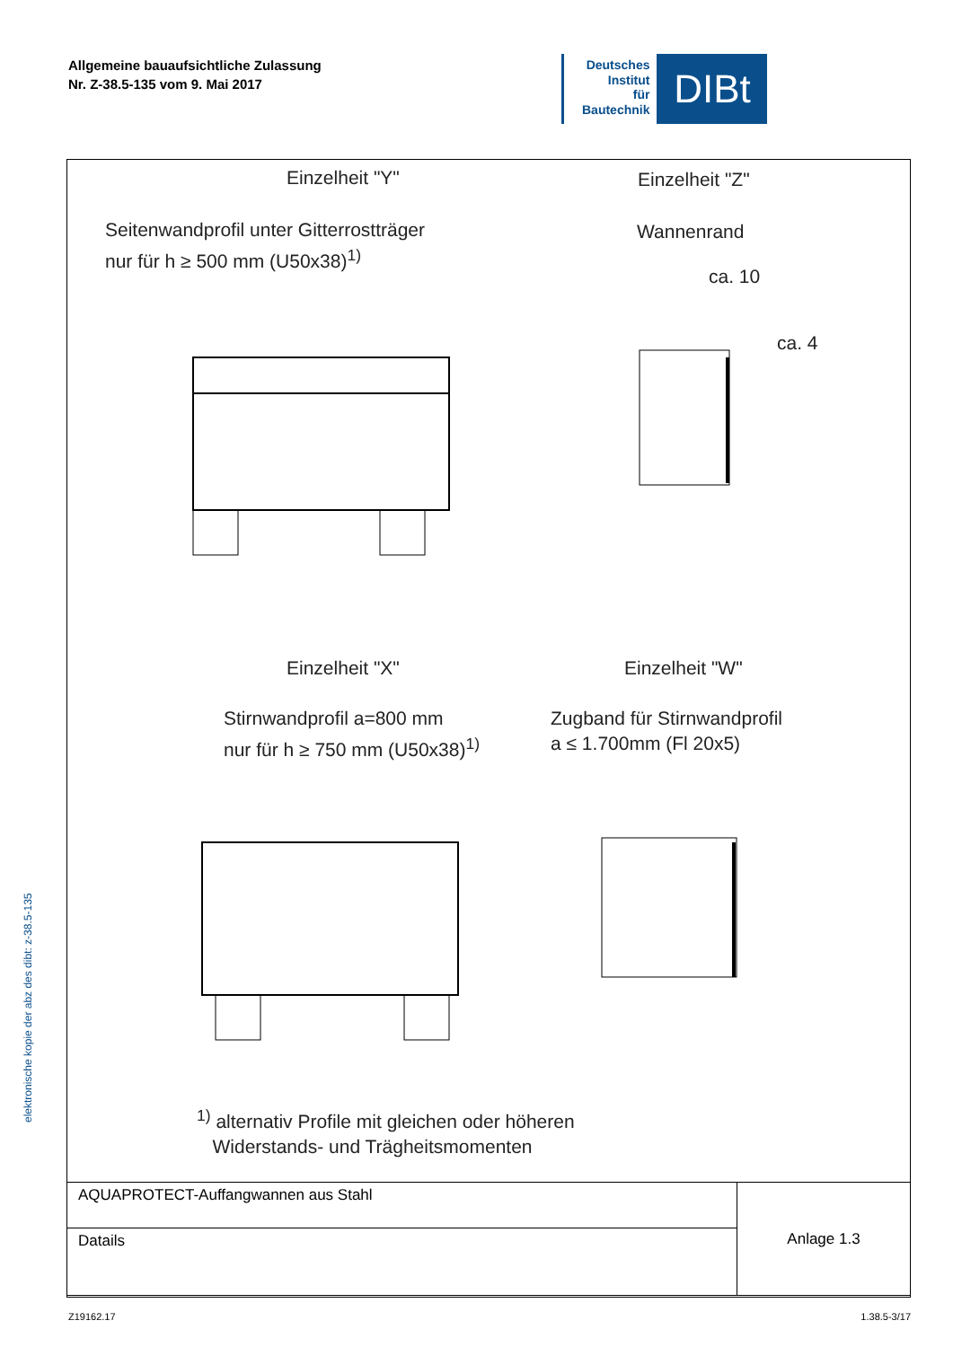Allgemeine bauaufsichtliche Zulassung
Nr. Z-38.5-135 vom 9. Mai 2017
Deutsches
Institut
für
Bautechnik
DIBt
elektronische kopie der abz des dibt: z-38.5-135
Einzelheit "Y" Einzelheit "Z"
Seitenwandprofil unter Gitterrostträger
nur für h ≥ 500 mm (U50x38)<sup>1)</sup>
Wannenrand
ca. 10
ca. 4
Einzelheit "X" Einzelheit "W"
Stirnwandprofil a=800 mm
nur für h ≥ 750 mm (U50x38)<sup>1)</sup>
Zugband für Stirnwandprofil
a ≤ 1.700mm (Fl 20x5)
<sup>1)</sup> alternativ Profile mit gleichen oder höheren
Widerstands- und Trägheitsmomenten
| AQUAPROTECT-Auffangwannen aus Stahl | Anlage 1.3 |
| Datails | |
Z19162.17 1.38.5-3/17